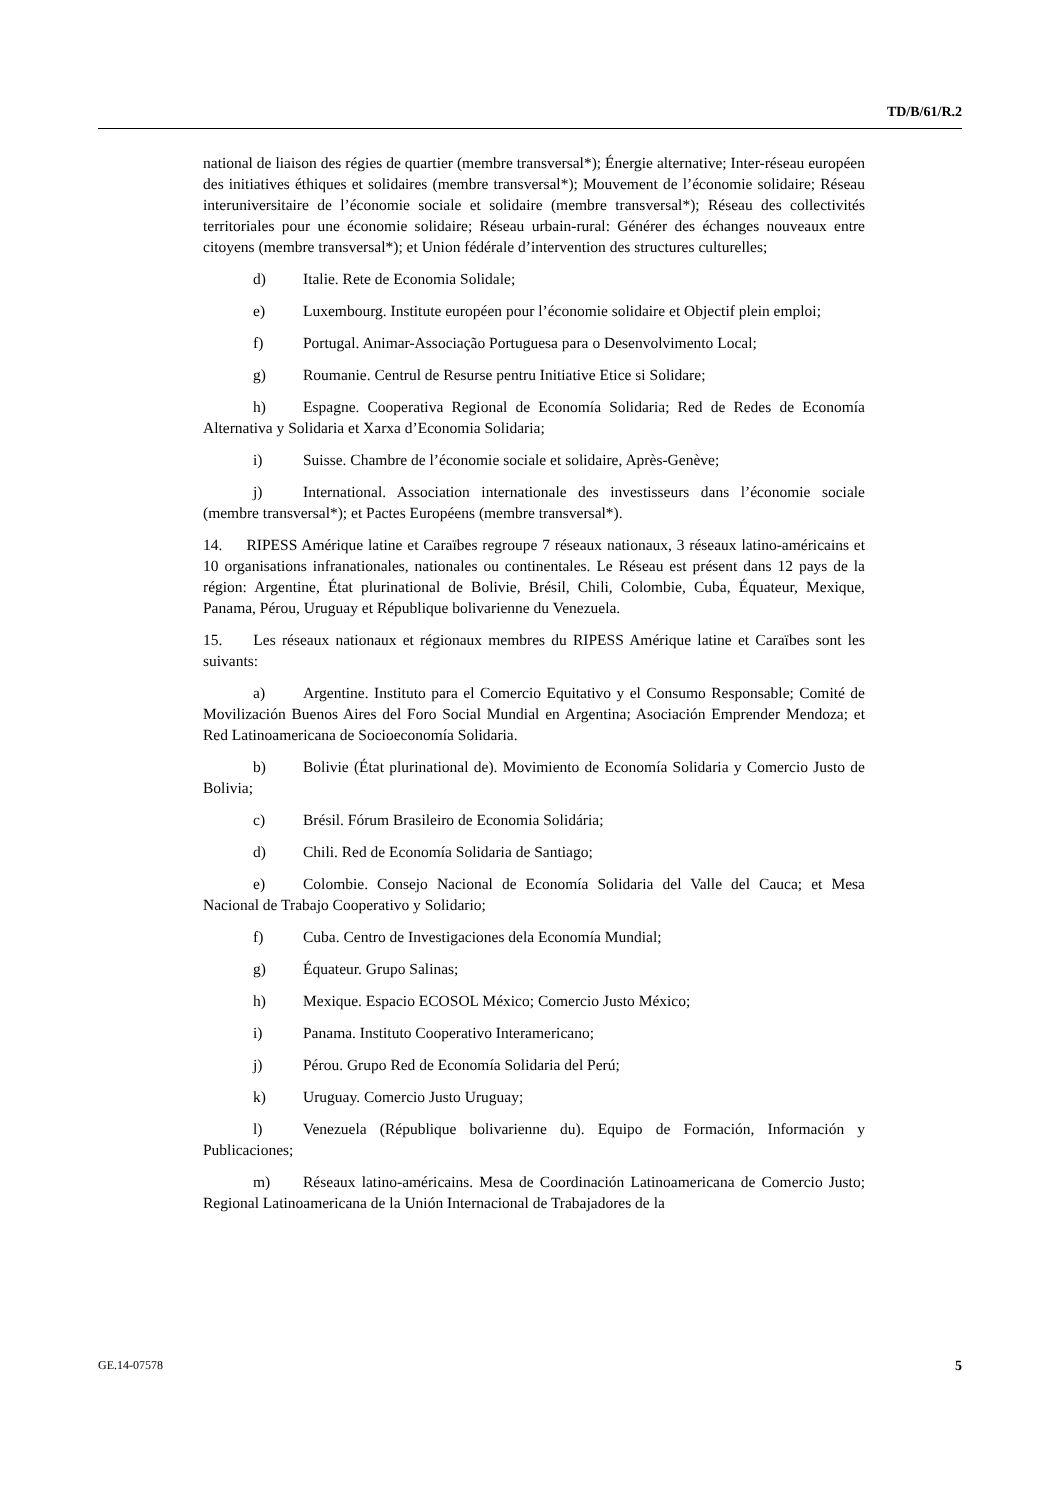TD/B/61/R.2
national de liaison des régies de quartier (membre transversal*); Énergie alternative; Inter-réseau européen des initiatives éthiques et solidaires (membre transversal*); Mouvement de l’économie solidaire; Réseau interuniversitaire de l’économie sociale et solidaire (membre transversal*); Réseau des collectivités territoriales pour une économie solidaire; Réseau urbain-rural: Générer des échanges nouveaux entre citoyens (membre transversal*); et Union fédérale d’intervention des structures culturelles;
d) Italie. Rete de Economia Solidale;
e) Luxembourg. Institute européen pour l’économie solidaire et Objectif plein emploi;
f) Portugal. Animar-Associação Portuguesa para o Desenvolvimento Local;
g) Roumanie. Centrul de Resurse pentru Initiative Etice si Solidare;
h) Espagne. Cooperativa Regional de Economía Solidaria; Red de Redes de Economía Alternativa y Solidaria et Xarxa d’Economia Solidaria;
i) Suisse. Chambre de l’économie sociale et solidaire, Après-Genève;
j) International. Association internationale des investisseurs dans l’économie sociale (membre transversal*); et Pactes Européens (membre transversal*).
14. RIPESS Amérique latine et Caraïbes regroupe 7 réseaux nationaux, 3 réseaux latino-américains et 10 organisations infranationales, nationales ou continentales. Le Réseau est présent dans 12 pays de la région: Argentine, État plurinational de Bolivie, Brésil, Chili, Colombie, Cuba, Équateur, Mexique, Panama, Pérou, Uruguay et République bolivarienne du Venezuela.
15. Les réseaux nationaux et régionaux membres du RIPESS Amérique latine et Caraïbes sont les suivants:
a) Argentine. Instituto para el Comercio Equitativo y el Consumo Responsable; Comité de Movilización Buenos Aires del Foro Social Mundial en Argentina; Asociación Emprender Mendoza; et Red Latinoamericana de Socioeconomía Solidaria.
b) Bolivie (État plurinational de). Movimiento de Economía Solidaria y Comercio Justo de Bolivia;
c) Brésil. Fórum Brasileiro de Economia Solidária;
d) Chili. Red de Economía Solidaria de Santiago;
e) Colombie. Consejo Nacional de Economía Solidaria del Valle del Cauca; et Mesa Nacional de Trabajo Cooperativo y Solidario;
f) Cuba. Centro de Investigaciones dela Economía Mundial;
g) Équateur. Grupo Salinas;
h) Mexique. Espacio ECOSOL México; Comercio Justo México;
i) Panama. Instituto Cooperativo Interamericano;
j) Pérou. Grupo Red de Economía Solidaria del Perú;
k) Uruguay. Comercio Justo Uruguay;
l) Venezuela (République bolivarienne du). Equipo de Formación, Información y Publicaciones;
m) Réseaux latino-américains. Mesa de Coordinación Latinoamericana de Comercio Justo; Regional Latinoamericana de la Unión Internacional de Trabajadores de la
GE.14-07578 5